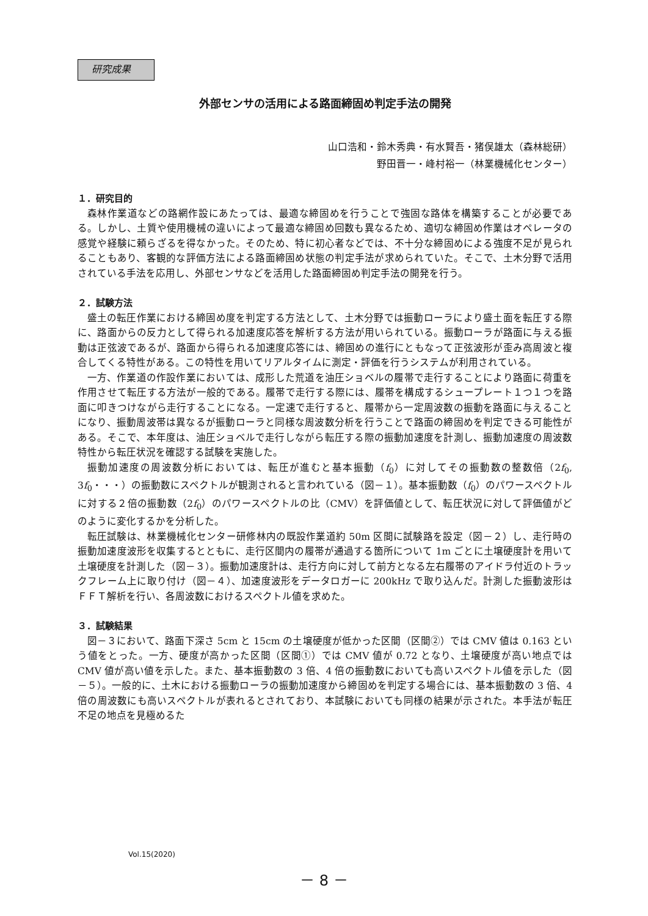研究成果
外部センサの活用による路面締固め判定手法の開発
山口浩和・鈴木秀典・有水賢吾・猪俣雄太（森林総研）
野田晋一・峰村裕一（林業機械化センター）
１．研究目的
森林作業道などの路網作設にあたっては、最適な締固めを行うことで強固な路体を構築することが必要である。しかし、土質や使用機械の違いによって最適な締固め回数も異なるため、適切な締固め作業はオペレータの感覚や経験に頼らざるを得なかった。そのため、特に初心者などでは、不十分な締固めによる強度不足が見られることもあり、客観的な評価方法による路面締固め状態の判定手法が求められていた。そこで、土木分野で活用されている手法を応用し、外部センサなどを活用した路面締固め判定手法の開発を行う。
２．試験方法
盛土の転圧作業における締固め度を判定する方法として、土木分野では振動ローラにより盛土面を転圧する際に、路面からの反力として得られる加速度応答を解析する方法が用いられている。振動ローラが路面に与える振動は正弦波であるが、路面から得られる加速度応答には、締固めの進行にともなって正弦波形が歪み高周波と複合してくる特性がある。この特性を用いてリアルタイムに測定・評価を行うシステムが利用されている。
一方、作業道の作設作業においては、成形した荒道を油圧ショベルの履帯で走行することにより路面に荷重を作用させて転圧する方法が一般的である。履帯で走行する際には、履帯を構成するシュープレート１つ１つを路面に叩きつけながら走行することになる。一定速で走行すると、履帯から一定周波数の振動を路面に与えることになり、振動周波帯は異なるが振動ローラと同様な周波数分析を行うことで路面の締固めを判定できる可能性がある。そこで、本年度は、油圧ショベルで走行しながら転圧する際の振動加速度を計測し、振動加速度の周波数特性から転圧状況を確認する試験を実施した。
振動加速度の周波数分析においては、転圧が進むと基本振動（f<sub>0</sub>）に対してその振動数の整数倍（2f<sub>0</sub>, 3f<sub>0</sub>・・・）の振動数にスペクトルが観測されると言われている（図－１）。基本振動数（f<sub>0</sub>）のパワースペクトルに対する２倍の振動数（2f<sub>0</sub>）のパワースペクトルの比（CMV）を評価値として、転圧状況に対して評価値がどのように変化するかを分析した。
転圧試験は、林業機械化センター研修林内の既設作業道約 50m 区間に試験路を設定（図－２）し、走行時の振動加速度波形を収集するとともに、走行区間内の履帯が通過する箇所について 1m ごとに土壌硬度計を用いて土壌硬度を計測した（図－３）。振動加速度計は、走行方向に対して前方となる左右履帯のアイドラ付近のトラックフレーム上に取り付け（図－４）、加速度波形をデータロガーに 200kHz で取り込んだ。計測した振動波形はＦＦＴ解析を行い、各周波数におけるスペクトル値を求めた。
３．試験結果
図－３において、路面下深さ 5cm と 15cm の土壌硬度が低かった区間（区間②）では CMV 値は 0.163 という値をとった。一方、硬度が高かった区間（区間①）では CMV 値が 0.72 となり、土壌硬度が高い地点では CMV 値が高い値を示した。また、基本振動数の 3 倍、4 倍の振動数においても高いスペクトル値を示した（図－５）。一般的に、土木における振動ローラの振動加速度から締固めを判定する場合には、基本振動数の 3 倍、4 倍の周波数にも高いスペクトルが表れるとされており、本試験においても同様の結果が示された。本手法が転圧不足の地点を見極めるた
Vol.15(2020)
－ 8 －